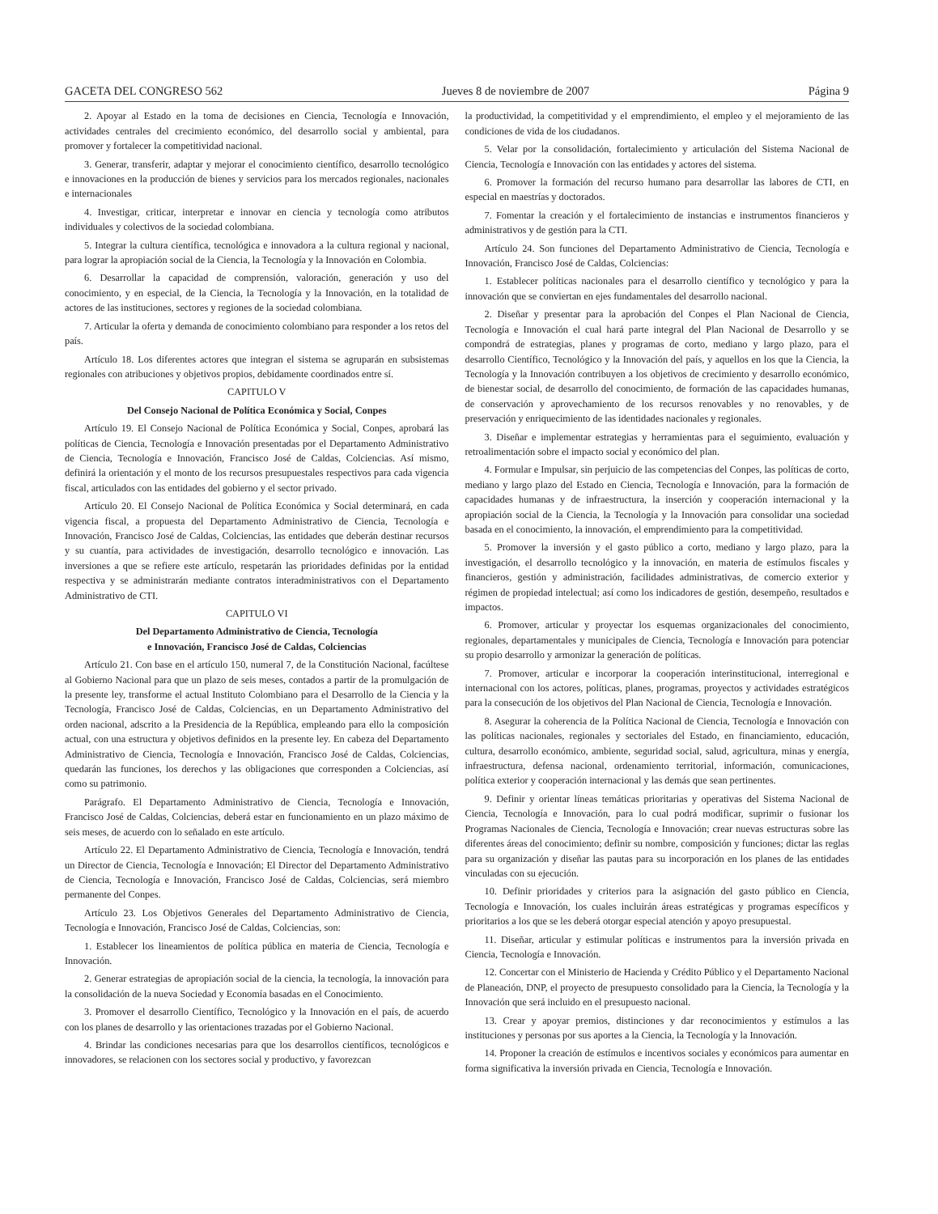GACETA DEL CONGRESO 562 Jueves 8 de noviembre de 2007 Página 9
2. Apoyar al Estado en la toma de decisiones en Ciencia, Tecnología e Innovación, actividades centrales del crecimiento económico, del desarrollo social y ambiental, para promover y fortalecer la competitividad nacional.
3. Generar, transferir, adaptar y mejorar el conocimiento científico, desarrollo tecnológico e innovaciones en la producción de bienes y servicios para los mercados regionales, nacionales e internacionales
4. Investigar, criticar, interpretar e innovar en ciencia y tecnología como atributos individuales y colectivos de la sociedad colombiana.
5. Integrar la cultura científica, tecnológica e innovadora a la cultura regional y nacional, para lograr la apropiación social de la Ciencia, la Tecnología y la Innovación en Colombia.
6. Desarrollar la capacidad de comprensión, valoración, generación y uso del conocimiento, y en especial, de la Ciencia, la Tecnología y la Innovación, en la totalidad de actores de las instituciones, sectores y regiones de la sociedad colombiana.
7. Articular la oferta y demanda de conocimiento colombiano para responder a los retos del país.
Artículo 18. Los diferentes actores que integran el sistema se agruparán en subsistemas regionales con atribuciones y objetivos propios, debidamente coordinados entre sí.
CAPITULO V
Del Consejo Nacional de Política Económica y Social, Conpes
Artículo 19. El Consejo Nacional de Política Económica y Social, Conpes, aprobará las políticas de Ciencia, Tecnología e Innovación presentadas por el Departamento Administrativo de Ciencia, Tecnología e Innovación, Francisco José de Caldas, Colciencias. Así mismo, definirá la orientación y el monto de los recursos presupuestales respectivos para cada vigencia fiscal, articulados con las entidades del gobierno y el sector privado.
Artículo 20. El Consejo Nacional de Política Económica y Social determinará, en cada vigencia fiscal, a propuesta del Departamento Administrativo de Ciencia, Tecnología e Innovación, Francisco José de Caldas, Colciencias, las entidades que deberán destinar recursos y su cuantía, para actividades de investigación, desarrollo tecnológico e innovación. Las inversiones a que se refiere este artículo, respetarán las prioridades definidas por la entidad respectiva y se administrarán mediante contratos interadministrativos con el Departamento Administrativo de CTI.
CAPITULO VI
Del Departamento Administrativo de Ciencia, Tecnología
e Innovación, Francisco José de Caldas, Colciencias
Artículo 21. Con base en el artículo 150, numeral 7, de la Constitución Nacional, facúltese al Gobierno Nacional para que un plazo de seis meses, contados a partir de la promulgación de la presente ley, transforme el actual Instituto Colombiano para el Desarrollo de la Ciencia y la Tecnología, Francisco José de Caldas, Colciencias, en un Departamento Administrativo del orden nacional, adscrito a la Presidencia de la República, empleando para ello la composición actual, con una estructura y objetivos definidos en la presente ley. En cabeza del Departamento Administrativo de Ciencia, Tecnología e Innovación, Francisco José de Caldas, Colciencias, quedarán las funciones, los derechos y las obligaciones que corresponden a Colciencias, así como su patrimonio.
Parágrafo. El Departamento Administrativo de Ciencia, Tecnología e Innovación, Francisco José de Caldas, Colciencias, deberá estar en funcionamiento en un plazo máximo de seis meses, de acuerdo con lo señalado en este artículo.
Artículo 22. El Departamento Administrativo de Ciencia, Tecnología e Innovación, tendrá un Director de Ciencia, Tecnología e Innovación; El Director del Departamento Administrativo de Ciencia, Tecnología e Innovación, Francisco José de Caldas, Colciencias, será miembro permanente del Conpes.
Artículo 23. Los Objetivos Generales del Departamento Administrativo de Ciencia, Tecnología e Innovación, Francisco José de Caldas, Colciencias, son:
1. Establecer los lineamientos de política pública en materia de Ciencia, Tecnología e Innovación.
2. Generar estrategias de apropiación social de la ciencia, la tecnología, la innovación para la consolidación de la nueva Sociedad y Economía basadas en el Conocimiento.
3. Promover el desarrollo Científico, Tecnológico y la Innovación en el país, de acuerdo con los planes de desarrollo y las orientaciones trazadas por el Gobierno Nacional.
4. Brindar las condiciones necesarias para que los desarrollos científicos, tecnológicos e innovadores, se relacionen con los sectores social y productivo, y favorezcan
la productividad, la competitividad y el emprendimiento, el empleo y el mejoramiento de las condiciones de vida de los ciudadanos.
5. Velar por la consolidación, fortalecimiento y articulación del Sistema Nacional de Ciencia, Tecnología e Innovación con las entidades y actores del sistema.
6. Promover la formación del recurso humano para desarrollar las labores de CTI, en especial en maestrías y doctorados.
7. Fomentar la creación y el fortalecimiento de instancias e instrumentos financieros y administrativos y de gestión para la CTI.
Artículo 24. Son funciones del Departamento Administrativo de Ciencia, Tecnología e Innovación, Francisco José de Caldas, Colciencias:
1. Establecer políticas nacionales para el desarrollo científico y tecnológico y para la innovación que se conviertan en ejes fundamentales del desarrollo nacional.
2. Diseñar y presentar para la aprobación del Conpes el Plan Nacional de Ciencia, Tecnología e Innovación el cual hará parte integral del Plan Nacional de Desarrollo y se compondrá de estrategias, planes y programas de corto, mediano y largo plazo, para el desarrollo Científico, Tecnológico y la Innovación del país, y aquellos en los que la Ciencia, la Tecnología y la Innovación contribuyen a los objetivos de crecimiento y desarrollo económico, de bienestar social, de desarrollo del conocimiento, de formación de las capacidades humanas, de conservación y aprovechamiento de los recursos renovables y no renovables, y de preservación y enriquecimiento de las identidades nacionales y regionales.
3. Diseñar e implementar estrategias y herramientas para el seguimiento, evaluación y retroalimentación sobre el impacto social y económico del plan.
4. Formular e Impulsar, sin perjuicio de las competencias del Conpes, las políticas de corto, mediano y largo plazo del Estado en Ciencia, Tecnología e Innovación, para la formación de capacidades humanas y de infraestructura, la inserción y cooperación internacional y la apropiación social de la Ciencia, la Tecnología y la Innovación para consolidar una sociedad basada en el conocimiento, la innovación, el emprendimiento para la competitividad.
5. Promover la inversión y el gasto público a corto, mediano y largo plazo, para la investigación, el desarrollo tecnológico y la innovación, en materia de estímulos fiscales y financieros, gestión y administración, facilidades administrativas, de comercio exterior y régimen de propiedad intelectual; así como los indicadores de gestión, desempeño, resultados e impactos.
6. Promover, articular y proyectar los esquemas organizacionales del conocimiento, regionales, departamentales y municipales de Ciencia, Tecnología e Innovación para potenciar su propio desarrollo y armonizar la generación de políticas.
7. Promover, articular e incorporar la cooperación interinstitucional, interregional e internacional con los actores, políticas, planes, programas, proyectos y actividades estratégicos para la consecución de los objetivos del Plan Nacional de Ciencia, Tecnología e Innovación.
8. Asegurar la coherencia de la Política Nacional de Ciencia, Tecnología e Innovación con las políticas nacionales, regionales y sectoriales del Estado, en financiamiento, educación, cultura, desarrollo económico, ambiente, seguridad social, salud, agricultura, minas y energía, infraestructura, defensa nacional, ordenamiento territorial, información, comunicaciones, política exterior y cooperación internacional y las demás que sean pertinentes.
9. Definir y orientar líneas temáticas prioritarias y operativas del Sistema Nacional de Ciencia, Tecnología e Innovación, para lo cual podrá modificar, suprimir o fusionar los Programas Nacionales de Ciencia, Tecnología e Innovación; crear nuevas estructuras sobre las diferentes áreas del conocimiento; definir su nombre, composición y funciones; dictar las reglas para su organización y diseñar las pautas para su incorporación en los planes de las entidades vinculadas con su ejecución.
10. Definir prioridades y criterios para la asignación del gasto público en Ciencia, Tecnología e Innovación, los cuales incluirán áreas estratégicas y programas específicos y prioritarios a los que se les deberá otorgar especial atención y apoyo presupuestal.
11. Diseñar, articular y estimular políticas e instrumentos para la inversión privada en Ciencia, Tecnología e Innovación.
12. Concertar con el Ministerio de Hacienda y Crédito Público y el Departamento Nacional de Planeación, DNP, el proyecto de presupuesto consolidado para la Ciencia, la Tecnología y la Innovación que será incluido en el presupuesto nacional.
13. Crear y apoyar premios, distinciones y dar reconocimientos y estímulos a las instituciones y personas por sus aportes a la Ciencia, la Tecnología y la Innovación.
14. Proponer la creación de estímulos e incentivos sociales y económicos para aumentar en forma significativa la inversión privada en Ciencia, Tecnología e Innovación.